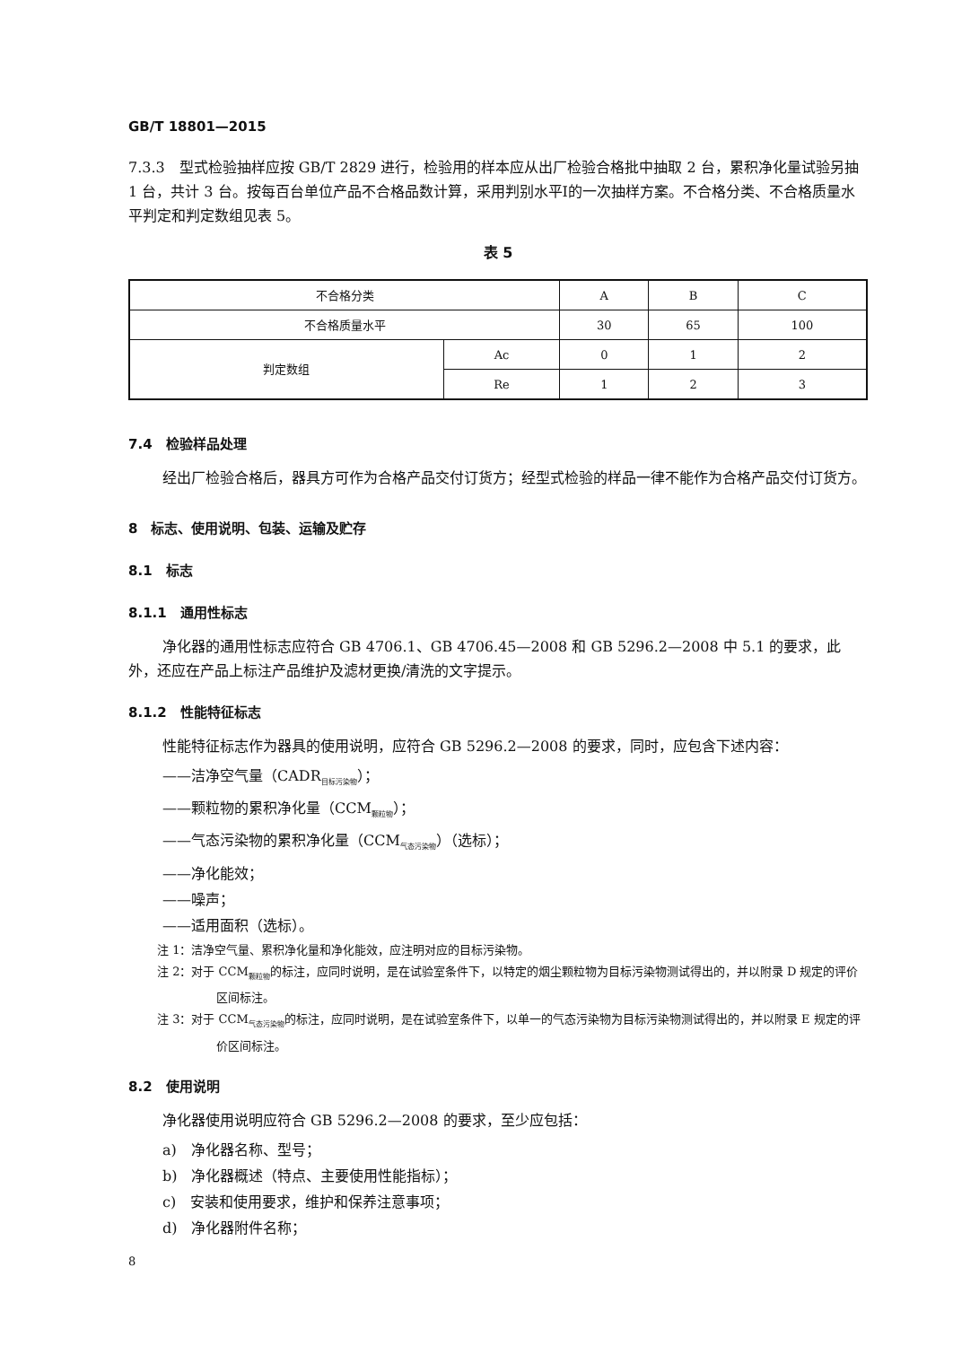GB/T 18801—2015
7.3.3　型式检验抽样应按 GB/T 2829 进行，检验用的样本应从出厂检验合格批中抽取 2 台，累积净化量试验另抽 1 台，共计 3 台。按每百台单位产品不合格品数计算，采用判别水平Ⅰ的一次抽样方案。不合格分类、不合格质量水平判定和判定数组见表 5。
表 5
| 不合格分类 | | A | B | C |
| --- | --- | --- | --- | --- |
| 不合格质量水平 | | 30 | 65 | 100 |
| 判定数组 | Ac | 0 | 1 | 2 |
| | Re | 1 | 2 | 3 |
7.4　检验样品处理
经出厂检验合格后，器具方可作为合格产品交付订货方；经型式检验的样品一律不能作为合格产品交付订货方。
8　标志、使用说明、包装、运输及贮存
8.1　标志
8.1.1　通用性标志
净化器的通用性标志应符合 GB 4706.1、GB 4706.45—2008 和 GB 5296.2—2008 中 5.1 的要求，此外，还应在产品上标注产品维护及滤材更换/清洗的文字提示。
8.1.2　性能特征标志
性能特征标志作为器具的使用说明，应符合 GB 5296.2—2008 的要求，同时，应包含下述内容：
——洁净空气量（CADR<sub>目标污染物</sub>）；
——颗粒物的累积净化量（CCM<sub>颗粒物</sub>）；
——气态污染物的累积净化量（CCM<sub>气态污染物</sub>）（选标）；
——净化能效；
——噪声；
——适用面积（选标）。
注 1：洁净空气量、累积净化量和净化能效，应注明对应的目标污染物。
注 2：对于 CCM<sub>颗粒物</sub>的标注，应同时说明，是在试验室条件下，以特定的烟尘颗粒物为目标污染物测试得出的，并以附录 D 规定的评价区间标注。
注 3：对于 CCM<sub>气态污染物</sub>的标注，应同时说明，是在试验室条件下，以单一的气态污染物为目标污染物测试得出的，并以附录 E 规定的评价区间标注。
8.2　使用说明
净化器使用说明应符合 GB 5296.2—2008 的要求，至少应包括：
a)　净化器名称、型号；
b)　净化器概述（特点、主要使用性能指标）；
c)　安装和使用要求，维护和保养注意事项；
d)　净化器附件名称；
8